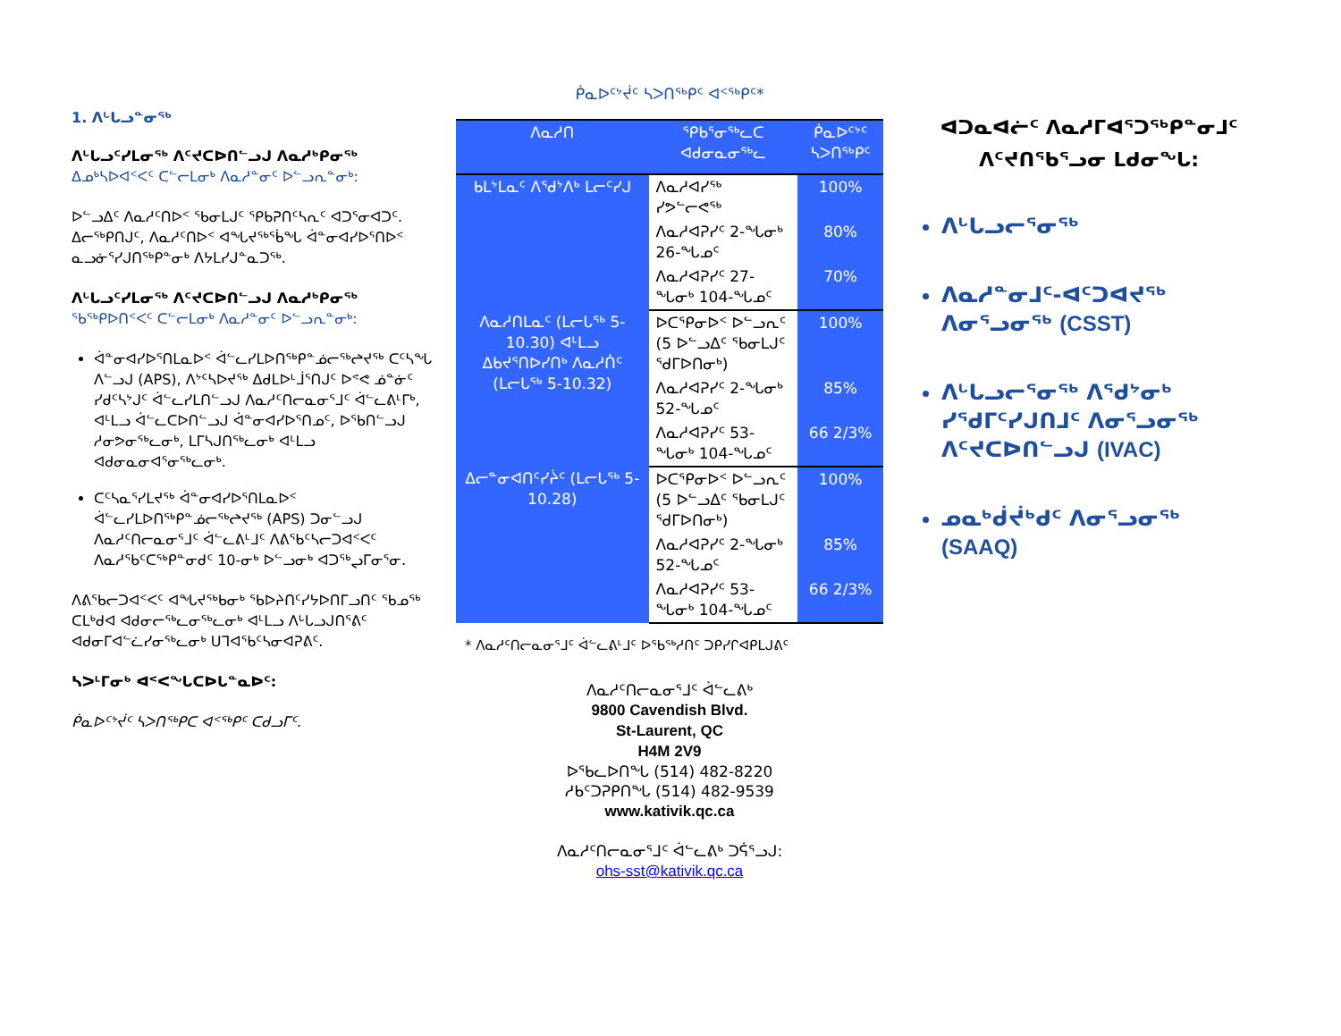1. ᐱᒡᒐᓗᓐᓂᖅ
ᐱᒡᒐᓗᑦᓯᒪᓂᖅ ᐱᑦᔪᑕᐅᑎᓪᓗᒍ ᐱᓇᓱᒃᑭᓂᖅ
ᐃᓄᒃᓴᐅᐊᑉᐸᑦ ᑕᓪᓕᒪᓂᒃ ᐱᓇᓱᓐᓂᑦ ᐅᓪᓗᕆᓐᓂᒃ:
ᐅᓪᓗᐃᑦ ᐱᓇᓱᑦᑎᐅᑉ ᖃᓂᒪᒍᑦ ᕿᑲᕈᑎᑦᓴᕆᑦ ᐊᑐᕐᓂᐊᑐᑦ. ᐃᓕᖅᑭᑎᒍᑦ, ᐱᓇᓱᑦᑎᐅᑉ ᐊᖓᔪᖅᖄᖓ ᐋᓐᓂᐊᓯᐅᕐᑎᐅᑉ ᓇᓗᓃᕐᓯᒍᑎᖅᑭᓐᓂᒃ ᐱᔭᒪᓯᒍᓐᓇᑐᖅ.
ᐱᒡᒐᓗᑦᓯᒪᓂᖅ ᐱᑦᔪᑕᐅᑎᓪᓗᒍ ᐱᓇᓱᒃᑭᓂᖅ
ᖃᖅᑭᐅᑎᑉᐸᑦ ᑕᓪᓕᒪᓂᒃ ᐱᓇᓱᓐᓂᑦ ᐅᓪᓗᕆᓐᓂᒃ:
ᐋᓐᓂᐊᓯᐅᕐᑎᒪᓇᐅᑉ ᐋᓪᓚᓯᒪᐅᑎᖅᑭᓐᓅᓕᖅᖠᔪᖅ ᑕᑦᓴᖓ ᐱᓪᓗᒍ (APS), ᐱᔾᑦᓴᐅᔪᖅ ᐃᑯᒪᐅᒻᒨᕐᑎᒍᑦ ᐅᕝᕙ ᓅᓐᓃᑦ ᓯᑯᑦᓴᔾᒍᑦ ᐋᓪᓚᓯᒪᑎᓪᓗᒍ ᐱᓇᓱᑦᑎᓕᓇᓂᕐᒧᑦ ᐋᓪᓚᕕᒻᒥᒃ, ᐊᒻᒪᓗ ᐋᓪᓚᑕᐅᑎᓪᓗᒍ ᐋᓐᓂᐊᓯᐅᕐᑎᓄᑦ, ᐅᖃᑎᓪᓗᒍ ᓱᓂᕗᓂᖅᓚᓂᒃ, ᒪᒥᓴᒍᑎᖅᓚᓂᒃ ᐊᒻᒪᓗ ᐊᑯᓂᓇᓂᐊᕐᓂᖅᓚᓂᒃ.
ᑕᑦᓴᓇᕐᓯᒪᔪᖅ ᐋᓐᓂᐊᓯᐅᕐᑎᒪᓇᐅᑉ ᐋᓪᓚᓯᒪᐅᑎᖅᑭᓐᓅᓕᖅᖠᔪᖅ (APS) ᑐᓂᓪᓗᒍ ᐱᓇᓱᑦᑎᓕᓇᓂᕐᒧᑦ ᐋᓪᓚᕕᒻᒧᑦ ᐱᕕᖃᑦᓴᓕᑐᐊᑉᐸᑦ ᐱᓇᓱᖃᑦᑕᖅᑭᓐᓂᑯᑦ 10-ᓂᒃ ᐅᓪᓗᓂᒃ ᐊᑐᖅᖢᒥᓂᕐᓂ.
ᐱᕕᖃᓕᑐᐊᑉᐸᑦ ᐊᖓᔪᖅᑲᓂᒃ ᖃᐅᔨᑎᑦᓯᔭᐅᑎᒥᓗᑎᑦ ᖃᓄᖅ ᑕᒪᒃᑯᐊ ᐊᑯᓂᓕᖅᓚᓂᖅᓚᓂᒃ ᐊᒻᒪᓗ ᐱᒡᒐᓗᒍᑎᕐᕕᑦ ᐊᑯᓂᒥᐊᓪᓛᓯᓂᖅᓚᓂᒃ ᑌᒣᐊᖃᑦᓴᓂᐊᕈᕕᑦ.
ᓴᐳᒻᒥᓂᒃ ᐊᑉᐸᖓᑕᐅᒐᓐᓇᐅᑦ:
ᑮᓇᐅᑦᔾᔫᑦ ᓴᐳᑎᖅᑭᑕ ᐊᑉᖅᑭᑦ ᑕᑯᓗᒥᑦ.
ᑮᓇᐅᑦᔾᔫᑦ ᓴᐳᑎᖅᑭᑦ ᐊᑉᖅᑭᑦ*
| ᐱᓇᓱᑎ | ᕿᑲᕐᓂᖅᓚᑕ ᐊᑯᓂᓇᓂᖅᓚ | ᑮᓇᐅᑦᔾᑦ ᓴᐳᑎᖅᑭᑦ |
| --- | --- | --- |
| ᑲᒪᔾᒪᓇᑦ ᐱᖁᔾᐱᒃ ᒪᓕᑦᓯᒍ | ᐱᓇᓱᐊᓯᖅ ᓯᕗᓪᓕᕙᖅ | 100% |
| | ᐱᓇᓱᐊᕈᓯᑦ 2-ᖓᓂᒃ 26-ᖓᓄᑦ | 80% |
| | ᐱᓇᓱᐊᕈᓯᑦ 27-ᖓᓂᒃ 104-ᖓᓄᑦ | 70% |
| ᐱᓇᓱᑎᒪᓇᑦ (ᒪᓕᒐᖅ 5-10.30) ᐊᒻᒪᓗ ᐃᑲᔪᕐᑎᐅᓯᑎᒃ ᐱᓇᓱᑏᑦ (ᒪᓕᒐᖅ 5-10.32) | ᐅᑕᕿᓂᐅᑉ ᐅᓪᓗᕆᑦ (5 ᐅᓪᓗᐃᑦ ᖃᓂᒪᒍᑦ ᖁᒥᐅᑎᓂᒃ) | 100% |
| | ᐱᓇᓱᐊᕈᓯᑦ 2-ᖓᓂᒃ 52-ᖓᓄᑦ | 85% |
| | ᐱᓇᓱᐊᕈᓯᑦ 53-ᖓᓂᒃ 104-ᖓᓄᑦ | 66 2/3% |
| ᐃᓕᓐᓂᐊᑎᑦᓯᔩᑦ (ᒪᓕᒐᖅ 5-10.28) | ᐅᑕᕿᓂᐅᑉ ᐅᓪᓗᕆᑦ (5 ᐅᓪᓗᐃᑦ ᖃᓂᒪᒍᑦ ᖁᒥᐅᑎᓂᒃ) | 100% |
| | ᐱᓇᓱᐊᕈᓯᑦ 2-ᖓᓂᒃ 52-ᖓᓄᑦ | 85% |
| | ᐱᓇᓱᐊᕈᓯᑦ 53-ᖓᓂᒃ 104-ᖓᓄᑦ | 66 2/3% |
* ᐱᓇᓱᑦᑎᓕᓇᓂᕐᒧᑦ ᐋᓪᓚᕕᒻᒧᑦ ᐅᖃᖅᓱᑎᑦ ᑐᑭᓯᒋᐊᑭᒪᒍᕕᑦ
ᐱᓇᓱᑦᑎᓕᓇᓂᕐᒧᑦ ᐋᓪᓚᕕᒃ
9800 Cavendish Blvd.
St-Laurent, QC
H4M 2V9
ᐅᖃᓚᐅᑎᖓ (514) 482-8220
ᓱᑲᑦᑐᕈᑭᑎᖓ (514) 482-9539
www.kativik.qc.ca
ᐱᓇᓱᑦᑎᓕᓇᓂᕐᒧᑦ ᐋᓪᓚᕕᒃ ᑐᕌᕐᓗᒍ:
ohs-sst@kativik.qc.ca
ᐊᑐᓇᐊᓖᑦ ᐱᓇᓱᒥᐊᕐᑐᖅᑭᓐᓂᒧᑦ ᐱᑦᔪᑎᖃᕐᓗᓂ ᒪᑯᓂᖓ:
ᐱᒡᒐᓗᓕᕐᓂᖅ
ᐱᓇᓱᓐᓂᒧᑦ-ᐊᑦᑐᐊᔪᖅ ᐱᓂᕐᓗᓂᖅ (CSST)
ᐱᒡᒐᓗᓕᕐᓂᖅ ᐱᖁᔾᓂᒃ ᓯᖁᒥᑦᓯᒍᑎᒧᑦ ᐱᓂᕐᓗᓂᖅ ᐱᑦᔪᑕᐅᑎᓪᓗᒍ (IVAC)
ᓄᓇᒃᑰᔫᒃᑯᑦ ᐱᓂᕐᓗᓂᖅ (SAAQ)